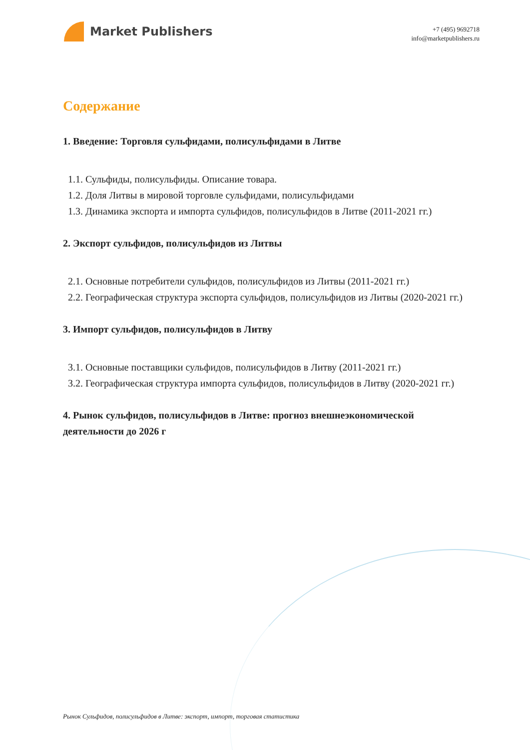Market Publishers
+7 (495) 9692718
info@marketpublishers.ru
Содержание
1. Введение: Торговля сульфидами, полисульфидами в Литве
1.1. Сульфиды, полисульфиды. Описание товара.
1.2. Доля Литвы в мировой торговле сульфидами, полисульфидами
1.3. Динамика экспорта и импорта сульфидов, полисульфидов в Литве (2011-2021 гг.)
2. Экспорт сульфидов, полисульфидов из Литвы
2.1. Основные потребители сульфидов, полисульфидов из Литвы (2011-2021 гг.)
2.2. Географическая структура экспорта сульфидов, полисульфидов из Литвы (2020-2021 гг.)
3. Импорт сульфидов, полисульфидов в Литву
3.1. Основные поставщики сульфидов, полисульфидов в Литву (2011-2021 гг.)
3.2. Географическая структура импорта сульфидов, полисульфидов в Литву (2020-2021 гг.)
4. Рынок сульфидов, полисульфидов в Литве: прогноз внешнеэкономической деятельности до 2026 г
Рынок Сульфидов, полисульфидов в Литве: экспорт, импорт, торговая статистика